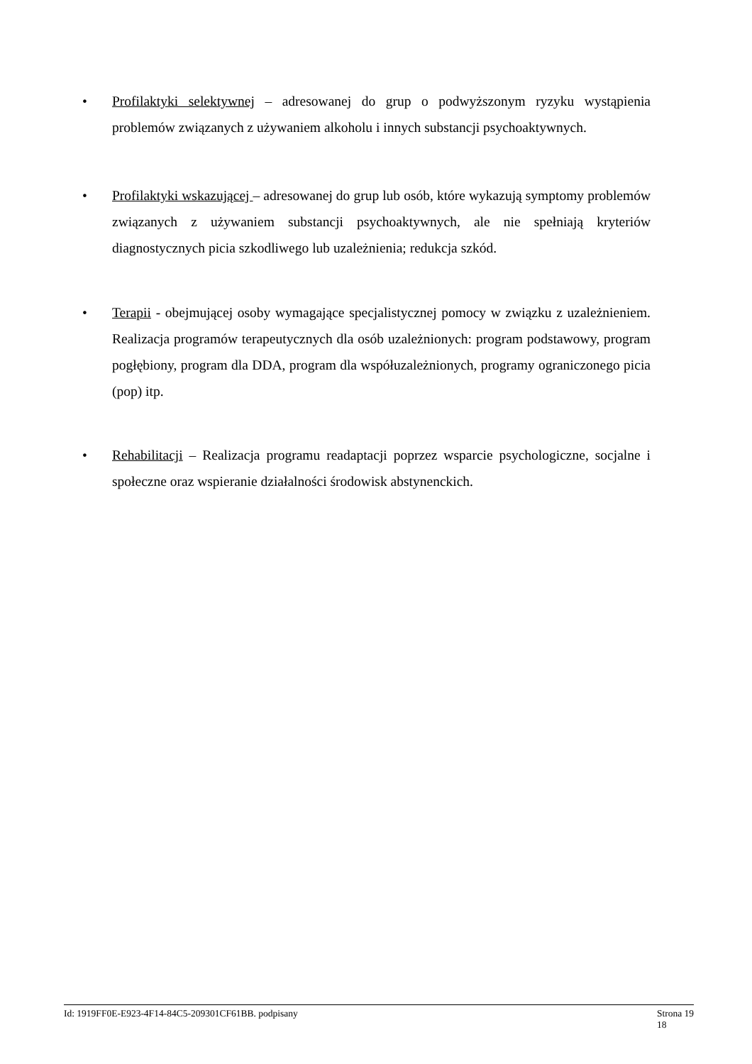•
Profilaktyki selektywnej – adresowanej do grup o podwyższonym ryzyku wystąpienia problemów związanych z używaniem alkoholu i innych substancji psychoaktywnych.
•
Profilaktyki wskazującej – adresowanej do grup lub osób, które wykazują symptomy problemów związanych z używaniem substancji psychoaktywnych, ale nie spełniają kryteriów diagnostycznych picia szkodliwego lub uzależnienia; redukcja szkód.
•
Terapii - obejmującej osoby wymagające specjalistycznej pomocy w związku z uzależnieniem. Realizacja programów terapeutycznych dla osób uzależnionych: program podstawowy, program pogłębiony, program dla DDA, program dla współuzależnionych, programy ograniczonego picia (pop) itp.
•
Rehabilitacji – Realizacja programu readaptacji poprzez wsparcie psychologiczne, socjalne i społeczne oraz wspieranie działalności środowisk abstynenckich.
Id: 1919FF0E-E923-4F14-84C5-209301CF61BB. podpisany Strona 19
18